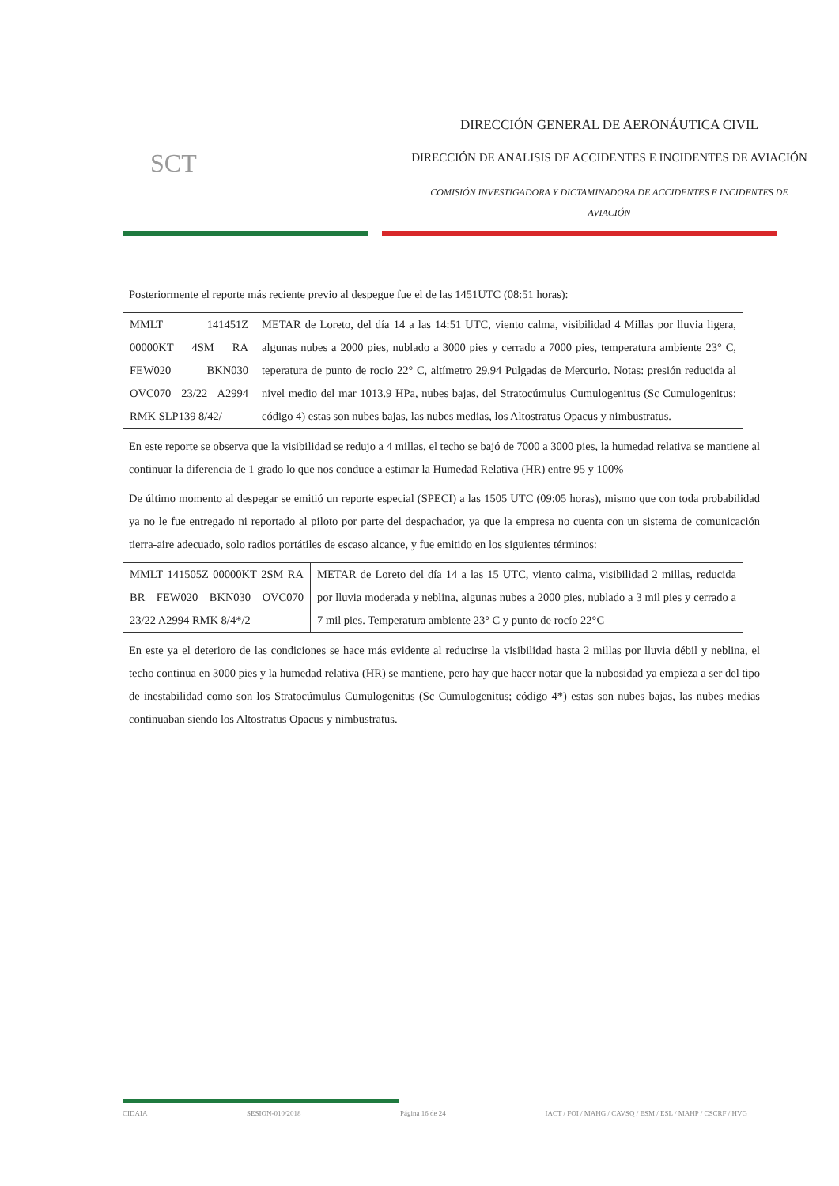SCT
DIRECCIÓN GENERAL DE AERONÁUTICA CIVIL
DIRECCIÓN DE ANALISIS DE ACCIDENTES E INCIDENTES DE AVIACIÓN
COMISIÓN INVESTIGADORA Y DICTAMINADORA DE ACCIDENTES E INCIDENTES DE AVIACIÓN
Posteriormente el reporte más reciente previo al despegue fue el de las 1451UTC (08:51 horas):
| MMLT 141451Z 00000KT 4SM RA FEW020 BKN030 OVC070 23/22 A2994 RMK SLP139 8/42/ | METAR de Loreto, del día 14 a las 14:51 UTC, viento calma, visibilidad 4 Millas por lluvia ligera, algunas nubes a 2000 pies, nublado a 3000 pies y cerrado a 7000 pies, temperatura ambiente 23° C, teperatura de punto de rocio 22° C, altímetro 29.94 Pulgadas de Mercurio. Notas: presión reducida al nivel medio del mar 1013.9 HPa, nubes bajas, del Stratocúmulus Cumulogenitus (Sc Cumulogenitus; código 4) estas son nubes bajas, las nubes medias, los Altostratus Opacus y nimbustratus. |
En este reporte se observa que la visibilidad se redujo a 4 millas, el techo se bajó de 7000 a 3000 pies, la humedad relativa se mantiene al continuar la diferencia de 1 grado lo que nos conduce a estimar la Humedad Relativa (HR) entre 95 y 100%
De último momento al despegar se emitió un reporte especial (SPECI) a las 1505 UTC (09:05 horas), mismo que con toda probabilidad ya no le fue entregado ni reportado al piloto por parte del despachador, ya que la empresa no cuenta con un sistema de comunicación tierra-aire adecuado, solo radios portátiles de escaso alcance, y fue emitido en los siguientes términos:
| MMLT 141505Z 00000KT 2SM RA BR FEW020 BKN030 OVC070 23/22 A2994 RMK 8/4*/2 | METAR de Loreto del día 14 a las 15 UTC, viento calma, visibilidad 2 millas, reducida por lluvia moderada y neblina, algunas nubes a 2000 pies, nublado a 3 mil pies y cerrado a 7 mil pies. Temperatura ambiente 23° C y punto de rocío 22°C |
En este ya el deterioro de las condiciones se hace más evidente al reducirse la visibilidad hasta 2 millas por lluvia débil y neblina, el techo continua en 3000 pies y la humedad relativa (HR) se mantiene, pero hay que hacer notar que la nubosidad ya empieza a ser del tipo de inestabilidad como son los Stratocúmulus Cumulogenitus (Sc Cumulogenitus; código 4*) estas son nubes bajas, las nubes medias continuaban siendo los Altostratus Opacus y nimbustratus.
CIDAIA SESION-010/2018 Página 16 de 24 IACT / FOI / MAHG / CAVSQ / ESM / ESL / MAHP / CSCRF / HVG